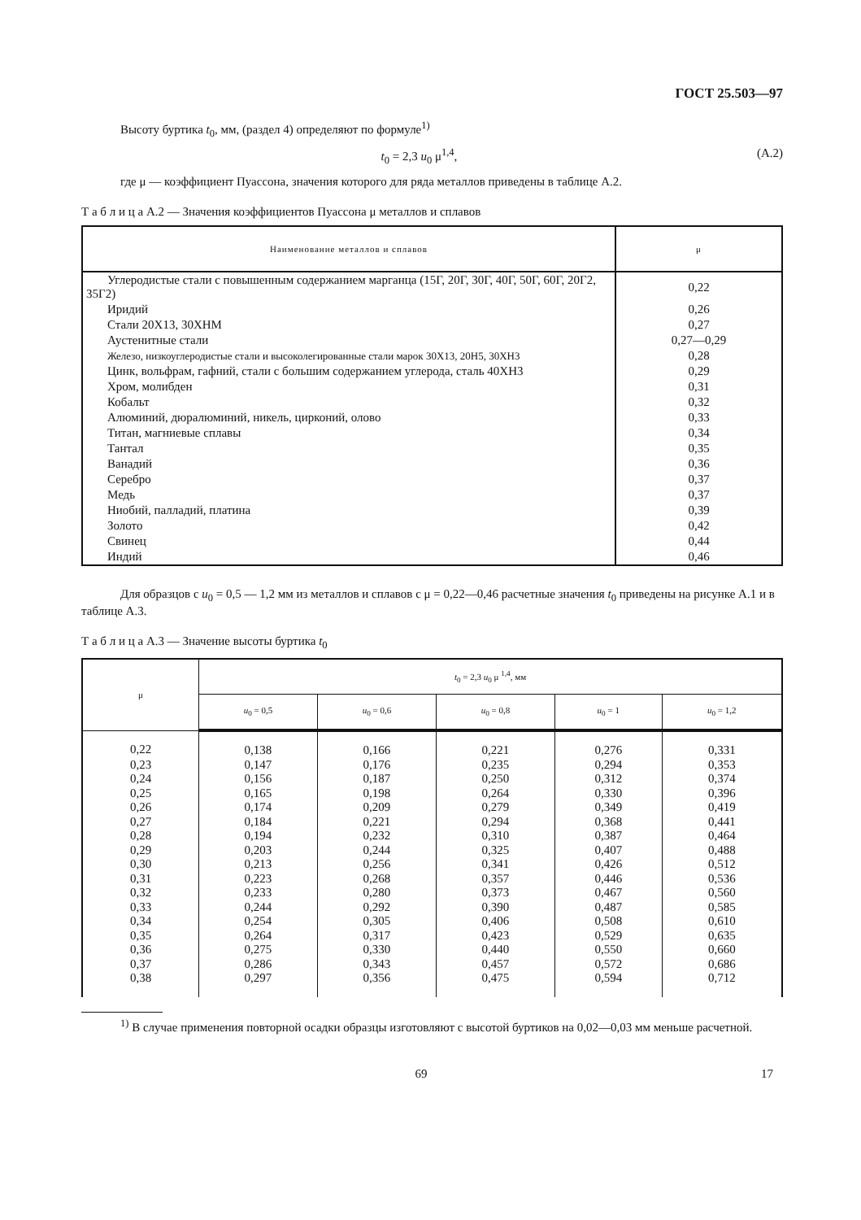ГОСТ 25.503—97
Высоту буртика t<sub>0</sub>, мм, (раздел 4) определяют по формуле<sup>1)</sup>
t<sub>0</sub> = 2,3 u<sub>0</sub> μ<sup>1,4</sup>, (А.2)
где μ — коэффициент Пуассона, значения которого для ряда металлов приведены в таблице А.2.
Т а б л и ц а А.2 — Значения коэффициентов Пуассона μ металлов и сплавов
| Наименование металлов и сплавов | μ |
| --- | --- |
| Углеродистые стали с повышенным содержанием марганца (15Г, 20Г, 30Г, 40Г, 50Г, 60Г, 20Г2, 35Г2) | 0,22 |
| Иридий | 0,26 |
| Стали 20Х13, 30ХНМ | 0,27 |
| Аустенитные стали | 0,27—0,29 |
| Железо, низкоуглеродистые стали и высоколегированные стали марок 30Х13, 20Н5, 30ХН3 | 0,28 |
| Цинк, вольфрам, гафний, стали с большим содержанием углерода, сталь 40ХН3 | 0,29 |
| Хром, молибден | 0,31 |
| Кобальт | 0,32 |
| Алюминий, дюралюминий, никель, цирконий, олово | 0,33 |
| Титан, магниевые сплавы | 0,34 |
| Тантал | 0,35 |
| Ванадий | 0,36 |
| Серебро | 0,37 |
| Медь | 0,37 |
| Ниобий, палладий, платина | 0,39 |
| Золото | 0,42 |
| Свинец | 0,44 |
| Индий | 0,46 |
Для образцов с u<sub>0</sub> = 0,5 — 1,2 мм из металлов и сплавов с μ = 0,22—0,46 расчетные значения t<sub>0</sub> приведены на рисунке А.1 и в таблице А.3.
Т а б л и ц а А.3 — Значение высоты буртика t<sub>0</sub>
| μ | t<sub>0</sub> = 2,3 u<sub>0</sub> μ <sup>1,4</sup>, мм | | | | |
| --- | --- | --- | --- | --- | --- |
| | u<sub>0</sub> = 0,5 | u<sub>0</sub> = 0,6 | u<sub>0</sub> = 0,8 | u<sub>0</sub> = 1 | u<sub>0</sub> = 1,2 |
| 0,22 | 0,138 | 0,166 | 0,221 | 0,276 | 0,331 |
| 0,23 | 0,147 | 0,176 | 0,235 | 0,294 | 0,353 |
| 0,24 | 0,156 | 0,187 | 0,250 | 0,312 | 0,374 |
| 0,25 | 0,165 | 0,198 | 0,264 | 0,330 | 0,396 |
| 0,26 | 0,174 | 0,209 | 0,279 | 0,349 | 0,419 |
| 0,27 | 0,184 | 0,221 | 0,294 | 0,368 | 0,441 |
| 0,28 | 0,194 | 0,232 | 0,310 | 0,387 | 0,464 |
| 0,29 | 0,203 | 0,244 | 0,325 | 0,407 | 0,488 |
| 0,30 | 0,213 | 0,256 | 0,341 | 0,426 | 0,512 |
| 0,31 | 0,223 | 0,268 | 0,357 | 0,446 | 0,536 |
| 0,32 | 0,233 | 0,280 | 0,373 | 0,467 | 0,560 |
| 0,33 | 0,244 | 0,292 | 0,390 | 0,487 | 0,585 |
| 0,34 | 0,254 | 0,305 | 0,406 | 0,508 | 0,610 |
| 0,35 | 0,264 | 0,317 | 0,423 | 0,529 | 0,635 |
| 0,36 | 0,275 | 0,330 | 0,440 | 0,550 | 0,660 |
| 0,37 | 0,286 | 0,343 | 0,457 | 0,572 | 0,686 |
| 0,38 | 0,297 | 0,356 | 0,475 | 0,594 | 0,712 |
<sup>1)</sup> В случае применения повторной осадки образцы изготовляют с высотой буртиков на 0,02—0,03 мм меньше расчетной.
69 17